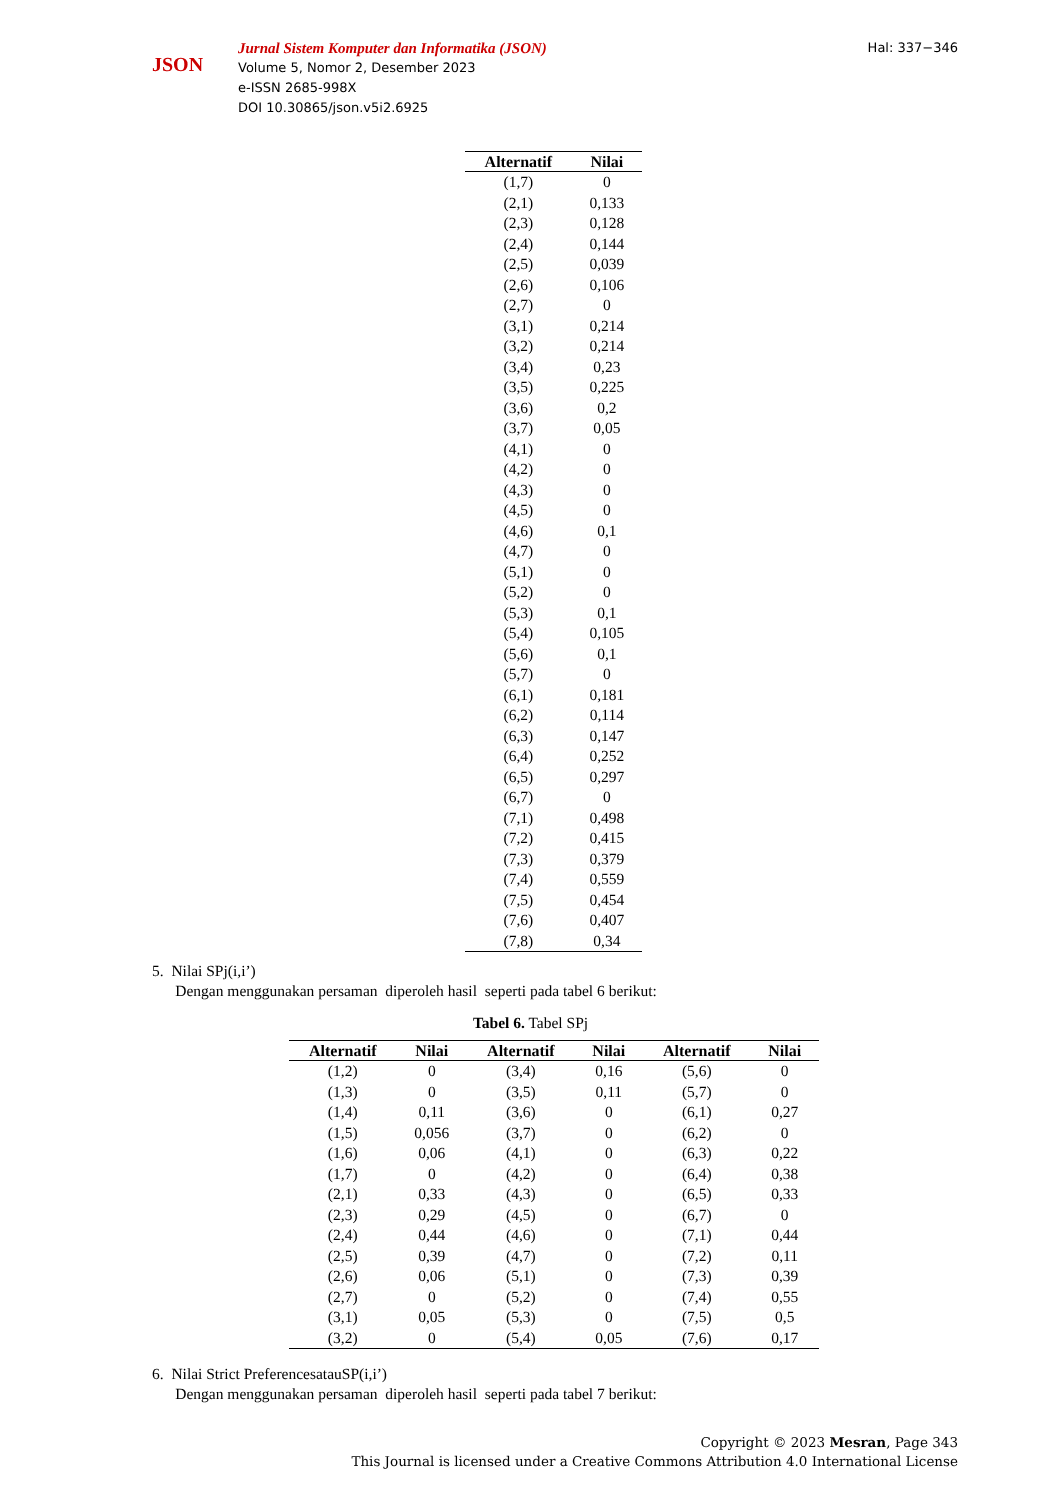JSON
Jurnal Sistem Komputer dan Informatika (JSON)
Volume 5, Nomor 2, Desember 2023
e-ISSN 2685-998X
DOI 10.30865/json.v5i2.6925
Hal: 337−346
| Alternatif | Nilai |
| --- | --- |
| (1,7) | 0 |
| (2,1) | 0,133 |
| (2,3) | 0,128 |
| (2,4) | 0,144 |
| (2,5) | 0,039 |
| (2,6) | 0,106 |
| (2,7) | 0 |
| (3,1) | 0,214 |
| (3,2) | 0,214 |
| (3,4) | 0,23 |
| (3,5) | 0,225 |
| (3,6) | 0,2 |
| (3,7) | 0,05 |
| (4,1) | 0 |
| (4,2) | 0 |
| (4,3) | 0 |
| (4,5) | 0 |
| (4,6) | 0,1 |
| (4,7) | 0 |
| (5,1) | 0 |
| (5,2) | 0 |
| (5,3) | 0,1 |
| (5,4) | 0,105 |
| (5,6) | 0,1 |
| (5,7) | 0 |
| (6,1) | 0,181 |
| (6,2) | 0,114 |
| (6,3) | 0,147 |
| (6,4) | 0,252 |
| (6,5) | 0,297 |
| (6,7) | 0 |
| (7,1) | 0,498 |
| (7,2) | 0,415 |
| (7,3) | 0,379 |
| (7,4) | 0,559 |
| (7,5) | 0,454 |
| (7,6) | 0,407 |
| (7,8) | 0,34 |
5. Nilai SPj(i,i’)
Dengan menggunakan persaman diperoleh hasil seperti pada tabel 6 berikut:
Tabel 6. Tabel SPj
| Alternatif | Nilai | Alternatif | Nilai | Alternatif | Nilai |
| --- | --- | --- | --- | --- | --- |
| (1,2) | 0 | (3,4) | 0,16 | (5,6) | 0 |
| (1,3) | 0 | (3,5) | 0,11 | (5,7) | 0 |
| (1,4) | 0,11 | (3,6) | 0 | (6,1) | 0,27 |
| (1,5) | 0,056 | (3,7) | 0 | (6,2) | 0 |
| (1,6) | 0,06 | (4,1) | 0 | (6,3) | 0,22 |
| (1,7) | 0 | (4,2) | 0 | (6,4) | 0,38 |
| (2,1) | 0,33 | (4,3) | 0 | (6,5) | 0,33 |
| (2,3) | 0,29 | (4,5) | 0 | (6,7) | 0 |
| (2,4) | 0,44 | (4,6) | 0 | (7,1) | 0,44 |
| (2,5) | 0,39 | (4,7) | 0 | (7,2) | 0,11 |
| (2,6) | 0,06 | (5,1) | 0 | (7,3) | 0,39 |
| (2,7) | 0 | (5,2) | 0 | (7,4) | 0,55 |
| (3,1) | 0,05 | (5,3) | 0 | (7,5) | 0,5 |
| (3,2) | 0 | (5,4) | 0,05 | (7,6) | 0,17 |
6. Nilai Strict PreferencesatauSP(i,i’)
Dengan menggunakan persaman diperoleh hasil seperti pada tabel 7 berikut:
Copyright © 2023 Mesran, Page 343
This Journal is licensed under a Creative Commons Attribution 4.0 International License